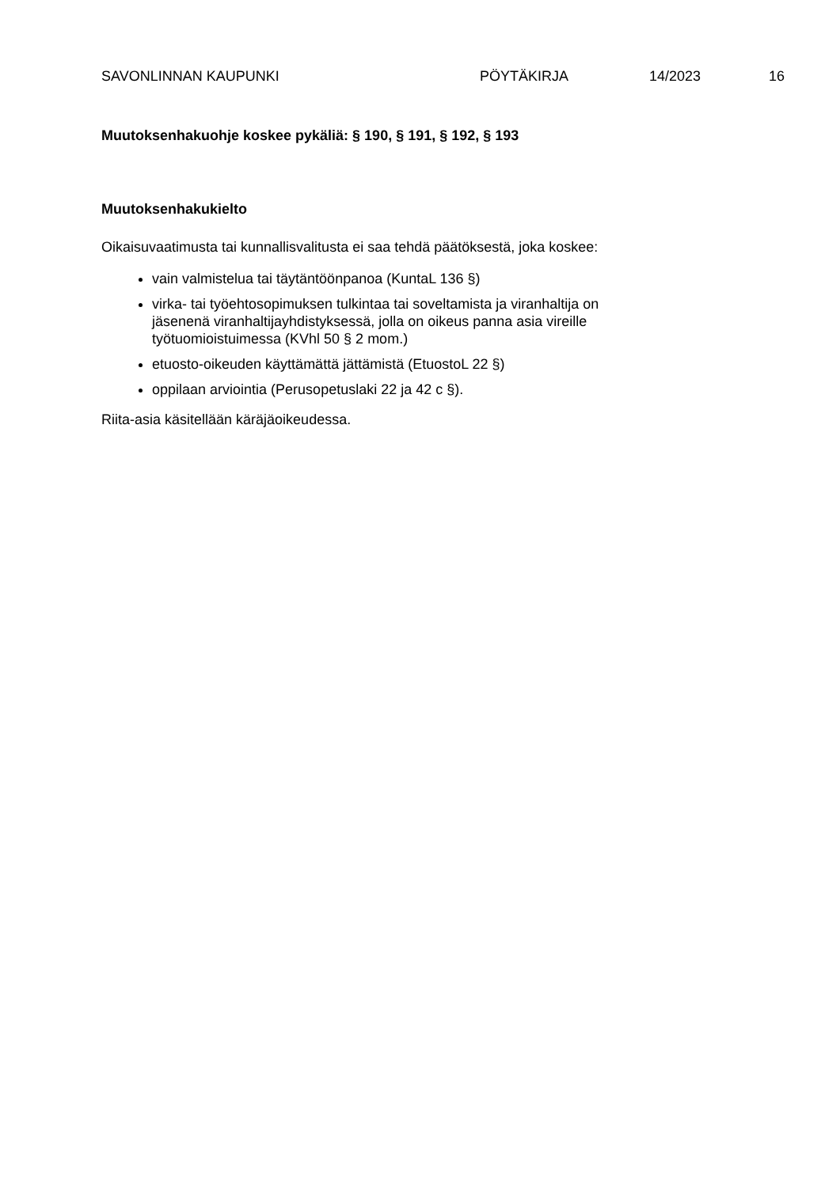SAVONLINNAN KAUPUNKI PÖYTÄKIRJA 14/2023 16
Muutoksenhakuohje koskee pykäliä: § 190, § 191, § 192, § 193
Muutoksenhakukielto
Oikaisuvaatimusta tai kunnallisvalitusta ei saa tehdä päätöksestä, joka koskee:
vain valmistelua tai täytäntöönpanoa (KuntaL 136 §)
virka- tai työehtosopimuksen tulkintaa tai soveltamista ja viranhaltija on jäsenenä viranhaltijayhdistyksessä, jolla on oikeus panna asia vireille työtuomioistuimessa (KVhl 50 § 2 mom.)
etuosto-oikeuden käyttämättä jättämistä (EtuostoL 22 §)
oppilaan arviointia (Perusopetuslaki 22 ja 42 c §).
Riita-asia käsitellään käräjäoikeudessa.